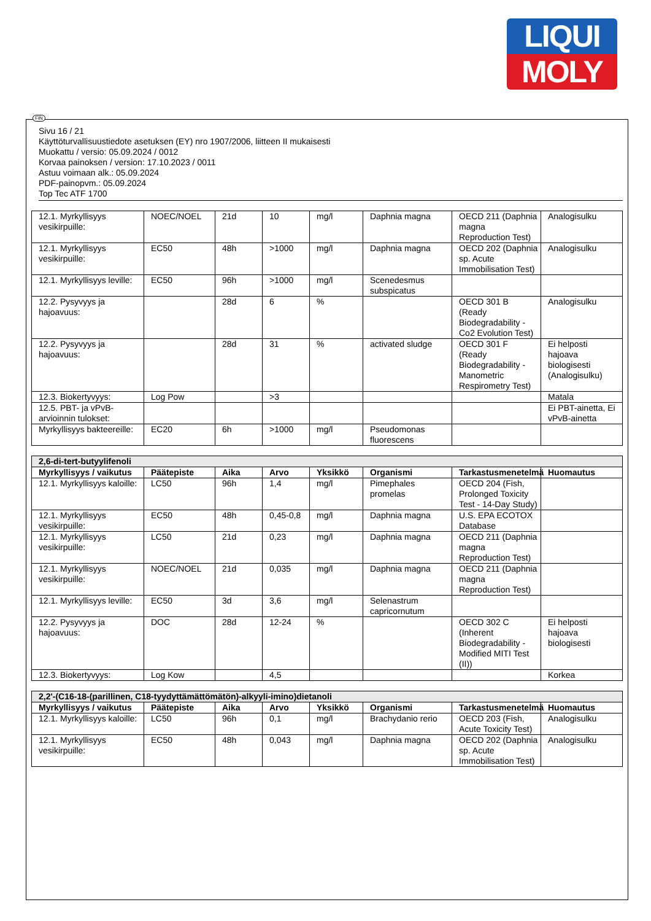LIQUI
MOLY
FIN
Sivu 16 / 21
Käyttöturvallisuustiedote asetuksen (EY) nro 1907/2006, liitteen II mukaisesti
Muokattu / versio: 05.09.2024 / 0012
Korvaa painoksen / version: 17.10.2023 / 0011
Astuu voimaan alk.: 05.09.2024
PDF-painopvm.: 05.09.2024
Top Tec ATF 1700
| 12.1. Myrkyllisyys vesikirpuille: | NOEC/NOEL | 21d | 10 | mg/l | Daphnia magna | OECD 211 (Daphnia magna Reproduction Test) | Analogisulku |
| 12.1. Myrkyllisyys vesikirpuille: | EC50 | 48h | >1000 | mg/l | Daphnia magna | OECD 202 (Daphnia sp. Acute Immobilisation Test) | Analogisulku |
| 12.1. Myrkyllisyys leville: | EC50 | 96h | >1000 | mg/l | Scenedesmus subspicatus | | |
| 12.2. Pysyvyys ja hajoavuus: | | 28d | 6 | % | | OECD 301 B (Ready Biodegradability - Co2 Evolution Test) | Analogisulku |
| 12.2. Pysyvyys ja hajoavuus: | | 28d | 31 | % | activated sludge | OECD 301 F (Ready Biodegradability - Manometric Respirometry Test) | Ei helposti hajoava biologisesti (Analogisulku) |
| 12.3. Biokertyvyys: | Log Pow | | >3 | | | | Matala |
| 12.5. PBT- ja vPvB-arvioinnin tulokset: | | | | | | | Ei PBT-ainetta, Ei vPvB-ainetta |
| Myrkyllisyys bakteereille: | EC20 | 6h | >1000 | mg/l | Pseudomonas fluorescens | | |
| 2,6-di-tert-butyylifenoli | | | | | | | |
| Myrkyllisyys / vaikutus | Päätepiste | Aika | Arvo | Yksikkö | Organismi | Tarkastusmenetelmä | Huomautus |
| 12.1. Myrkyllisyys kaloille: | LC50 | 96h | 1,4 | mg/l | Pimephales promelas | OECD 204 (Fish, Prolonged Toxicity Test - 14-Day Study) | |
| 12.1. Myrkyllisyys vesikirpuille: | EC50 | 48h | 0,45-0,8 | mg/l | Daphnia magna | U.S. EPA ECOTOX Database | |
| 12.1. Myrkyllisyys vesikirpuille: | LC50 | 21d | 0,23 | mg/l | Daphnia magna | OECD 211 (Daphnia magna Reproduction Test) | |
| 12.1. Myrkyllisyys vesikirpuille: | NOEC/NOEL | 21d | 0,035 | mg/l | Daphnia magna | OECD 211 (Daphnia magna Reproduction Test) | |
| 12.1. Myrkyllisyys leville: | EC50 | 3d | 3,6 | mg/l | Selenastrum capricornutum | | |
| 12.2. Pysyvyys ja hajoavuus: | DOC | 28d | 12-24 | % | | OECD 302 C (Inherent Biodegradability - Modified MITI Test (II)) | Ei helposti hajoava biologisesti |
| 12.3. Biokertyvyys: | Log Kow | | 4,5 | | | | Korkea |
| 2,2'-(C16-18-(parillinen, C18-tyydyttämättömätön)-alkyyli-imino)dietanoli | | | | | | | |
| Myrkyllisyys / vaikutus | Päätepiste | Aika | Arvo | Yksikkö | Organismi | Tarkastusmenetelmä | Huomautus |
| 12.1. Myrkyllisyys kaloille: | LC50 | 96h | 0,1 | mg/l | Brachydanio rerio | OECD 203 (Fish, Acute Toxicity Test) | Analogisulku |
| 12.1. Myrkyllisyys vesikirpuille: | EC50 | 48h | 0,043 | mg/l | Daphnia magna | OECD 202 (Daphnia sp. Acute Immobilisation Test) | Analogisulku |